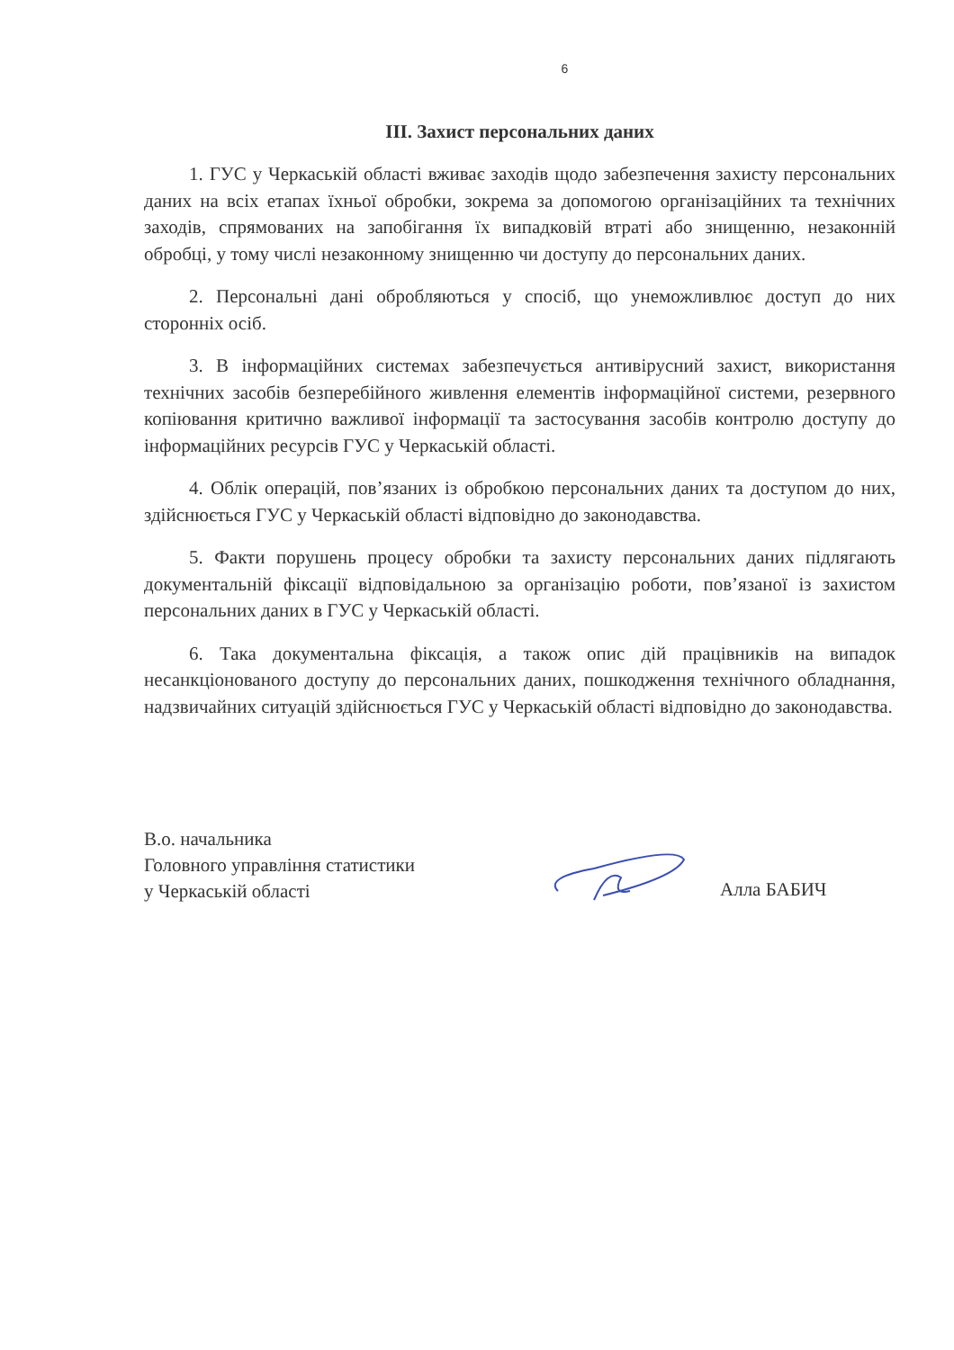6
ІІІ. Захист персональних даних
1. ГУС у Черкаській області вживає заходів щодо забезпечення захисту персональних даних на всіх етапах їхньої обробки, зокрема за допомогою організаційних та технічних заходів, спрямованих на запобігання їх випадковій втраті або знищенню, незаконній обробці, у тому числі незаконному знищенню чи доступу до персональних даних.
2. Персональні дані обробляються у спосіб, що унеможливлює доступ до них сторонніх осіб.
3. В інформаційних системах забезпечується антивірусний захист, використання технічних засобів безперебійного живлення елементів інформаційної системи, резервного копіювання критично важливої інформації та застосування засобів контролю доступу до інформаційних ресурсів ГУС у Черкаській області.
4. Облік операцій, пов’язаних із обробкою персональних даних та доступом до них, здійснюється ГУС у Черкаській області відповідно до законодавства.
5. Факти порушень процесу обробки та захисту персональних даних підлягають документальній фіксації відповідальною за організацію роботи, пов’язаної із захистом персональних даних в ГУС у Черкаській області.
6. Така документальна фіксація, а також опис дій працівників на випадок несанкціонованого доступу до персональних даних, пошкодження технічного обладнання, надзвичайних ситуацій здійснюється ГУС у Черкаській області відповідно до законодавства.
В.о. начальника
Головного управління статистики
у Черкаській області
Алла БАБИЧ